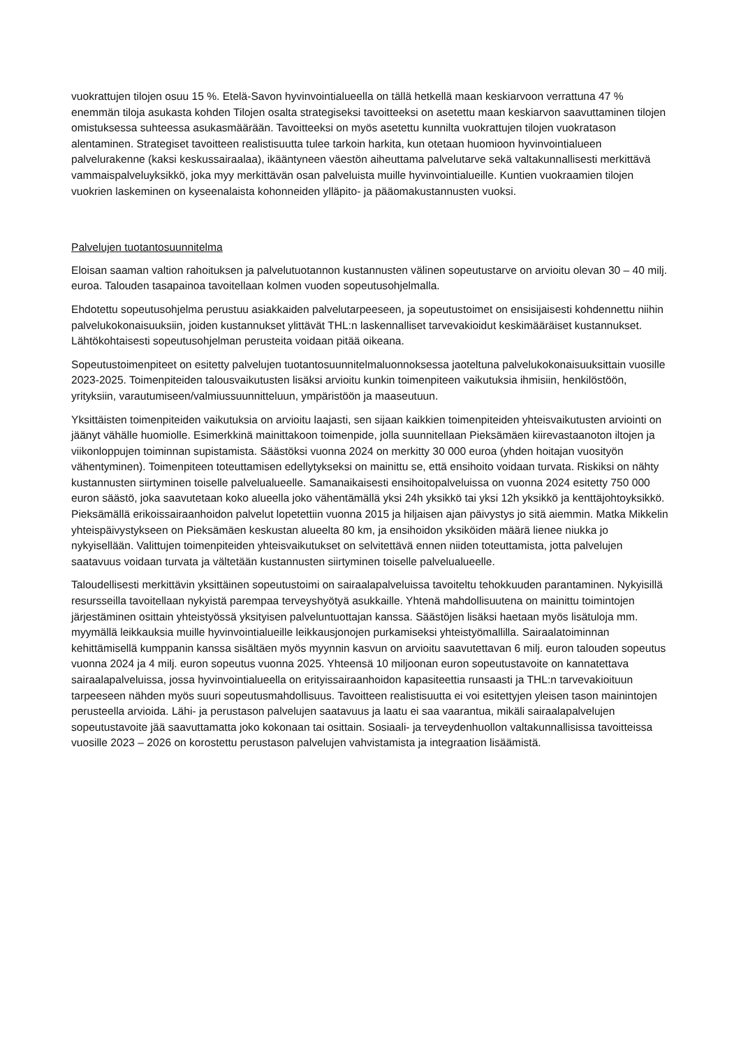vuokrattujen tilojen osuu 15 %. Etelä-Savon hyvinvointialueella on tällä hetkellä maan keskiarvoon verrattuna 47 % enemmän tiloja asukasta kohden Tilojen osalta strategiseksi tavoitteeksi on asetettu maan keskiarvon saavuttaminen tilojen omistuksessa suhteessa asukasmäärään. Tavoitteeksi on myös asetettu kunnilta vuokrattujen tilojen vuokratason alentaminen. Strategiset tavoitteen realistisuutta tulee tarkoin harkita, kun otetaan huomioon hyvinvointialueen palvelurakenne (kaksi keskussairaalaa), ikääntyneen väestön aiheuttama palvelutarve sekä valtakunnallisesti merkittävä vammaispalveluyksikkö, joka myy merkittävän osan palveluista muille hyvinvointialueille. Kuntien vuokraamien tilojen vuokrien laskeminen on kyseenalaista kohonneiden ylläpito- ja pääomakustannusten vuoksi.
Palvelujen tuotantosuunnitelma
Eloisan saaman valtion rahoituksen ja palvelutuotannon kustannusten välinen sopeutustarve on arvioitu olevan 30 – 40 milj. euroa. Talouden tasapainoa tavoitellaan kolmen vuoden sopeutusohjelmalla.
Ehdotettu sopeutusohjelma perustuu asiakkaiden palvelutarpeeseen, ja sopeutustoimet on ensisijaisesti kohdennettu niihin palvelukokonaisuuksiin, joiden kustannukset ylittävät THL:n laskennalliset tarvevakioidut keskimääräiset kustannukset. Lähtökohtaisesti sopeutusohjelman perusteita voidaan pitää oikeana.
Sopeutustoimenpiteet on esitetty palvelujen tuotantosuunnitelmaluonnoksessa jaoteltuna palvelukokonaisuuksittain vuosille 2023-2025. Toimenpiteiden talousvaikutusten lisäksi arvioitu kunkin toimenpiteen vaikutuksia ihmisiin, henkilöstöön, yrityksiin, varautumiseen/valmiussuunnitteluun, ympäristöön ja maaseutuun.
Yksittäisten toimenpiteiden vaikutuksia on arvioitu laajasti, sen sijaan kaikkien toimenpiteiden yhteisvaikutusten arviointi on jäänyt vähälle huomiolle. Esimerkkinä mainittakoon toimenpide, jolla suunnitellaan Pieksämäen kiirevastaanoton iltojen ja viikonloppujen toiminnan supistamista. Säästöksi vuonna 2024 on merkitty 30 000 euroa (yhden hoitajan vuosityön vähentyminen). Toimenpiteen toteuttamisen edellytykseksi on mainittu se, että ensihoito voidaan turvata. Riskiksi on nähty kustannusten siirtyminen toiselle palvelualueelle. Samanaikaisesti ensihoitopalveluissa on vuonna 2024 esitetty 750 000 euron säästö, joka saavutetaan koko alueella joko vähentämällä yksi 24h yksikkö tai yksi 12h yksikkö ja kenttäjohtoyksikkö. Pieksämällä erikoissairaanhoidon palvelut lopetettiin vuonna 2015 ja hiljaisen ajan päivystys jo sitä aiemmin. Matka Mikkelin yhteispäivystykseen on Pieksämäen keskustan alueelta 80 km, ja ensihoidon yksiköiden määrä lienee niukka jo nykyisellään. Valittujen toimenpiteiden yhteisvaikutukset on selvitettävä ennen niiden toteuttamista, jotta palvelujen saatavuus voidaan turvata ja vältetään kustannusten siirtyminen toiselle palvelualueelle.
Taloudellisesti merkittävin yksittäinen sopeutustoimi on sairaalapalveluissa tavoiteltu tehokkuuden parantaminen. Nykyisillä resursseilla tavoitellaan nykyistä parempaa terveyshyötyä asukkaille. Yhtenä mahdollisuutena on mainittu toimintojen järjestäminen osittain yhteistyössä yksityisen palveluntuottajan kanssa. Säästöjen lisäksi haetaan myös lisätuloja mm. myymällä leikkauksia muille hyvinvointialueille leikkausjonojen purkamiseksi yhteistyömallilla. Sairaalatoiminnan kehittämisellä kumppanin kanssa sisältäen myös myynnin kasvun on arvioitu saavutettavan 6 milj. euron talouden sopeutus vuonna 2024 ja 4 milj. euron sopeutus vuonna 2025. Yhteensä 10 miljoonan euron sopeutustavoite on kannatettava sairaalapalveluissa, jossa hyvinvointialueella on erityissairaanhoidon kapasiteettia runsaasti ja THL:n tarvevakioituun tarpeeseen nähden myös suuri sopeutusmahdollisuus. Tavoitteen realistisuutta ei voi esitettyjen yleisen tason mainintojen perusteella arvioida. Lähi- ja perustason palvelujen saatavuus ja laatu ei saa vaarantua, mikäli sairaalapalvelujen sopeutustavoite jää saavuttamatta joko kokonaan tai osittain. Sosiaali- ja terveydenhuollon valtakunnallisissa tavoitteissa vuosille 2023 – 2026 on korostettu perustason palvelujen vahvistamista ja integraation lisäämistä.